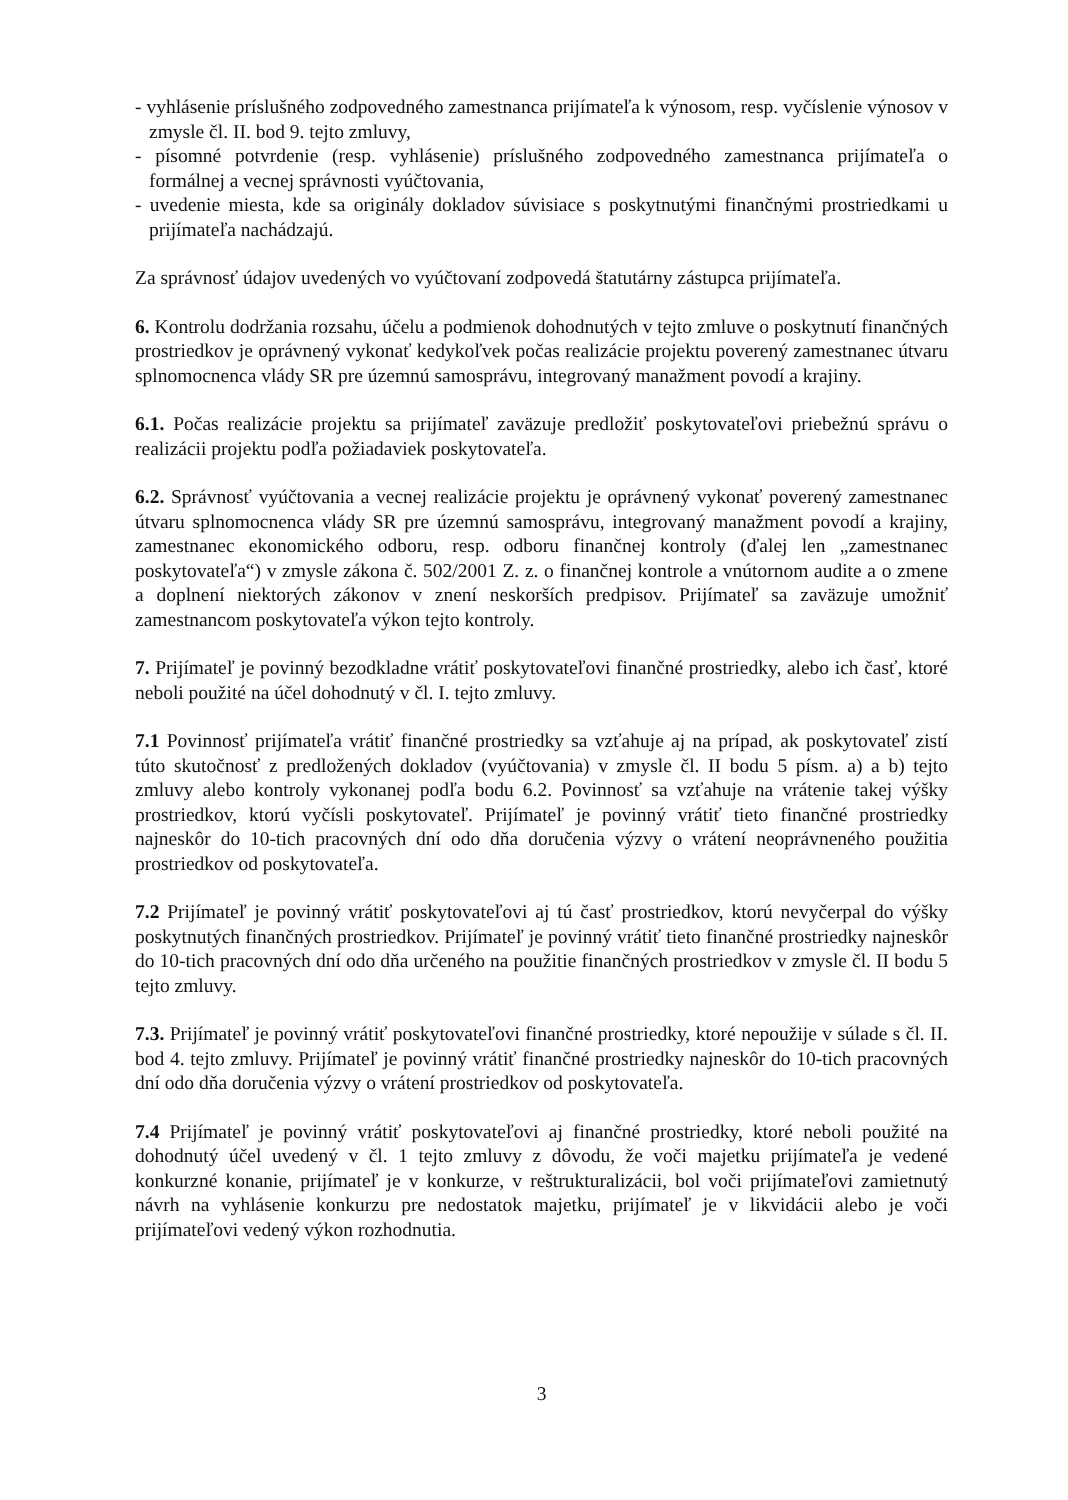- vyhlásenie príslušného zodpovedného zamestnanca prijímateľa k výnosom, resp. vyčíslenie výnosov v zmysle čl. II. bod 9. tejto zmluvy,
- písomné potvrdenie (resp. vyhlásenie) príslušného zodpovedného zamestnanca prijímateľa o formálnej a vecnej správnosti vyúčtovania,
- uvedenie miesta, kde sa originály dokladov súvisiace s poskytnutými finančnými prostriedkami u prijímateľa nachádzajú.
Za správnosť údajov uvedených vo vyúčtovaní zodpovedá štatutárny zástupca prijímateľa.
6. Kontrolu dodržania rozsahu, účelu a podmienok dohodnutých v tejto zmluve o poskytnutí finančných prostriedkov je oprávnený vykonať kedykoľvek počas realizácie projektu poverený zamestnanec útvaru splnomocnenca vlády SR pre územnú samosprávu, integrovaný manažment povodí a krajiny.
6.1. Počas realizácie projektu sa prijímateľ zaväzuje predložiť poskytovateľovi priebežnú správu o realizácii projektu podľa požiadaviek poskytovateľa.
6.2. Správnosť vyúčtovania a vecnej realizácie projektu je oprávnený vykonať poverený zamestnanec útvaru splnomocnenca vlády SR pre územnú samosprávu, integrovaný manažment povodí a krajiny, zamestnanec ekonomického odboru, resp. odboru finančnej kontroly (ďalej len „zamestnanec poskytovateľa“) v zmysle zákona č. 502/2001 Z. z. o finančnej kontrole a vnútornom audite a o zmene a doplnení niektorých zákonov v znení neskorších predpisov. Prijímateľ sa zaväzuje umožniť zamestnancom poskytovateľa výkon tejto kontroly.
7. Prijímateľ je povinný bezodkladne vrátiť poskytovateľovi finančné prostriedky, alebo ich časť, ktoré neboli použité na účel dohodnutý v čl. I. tejto zmluvy.
7.1 Povinnosť prijímateľa vrátiť finančné prostriedky sa vzťahuje aj na prípad, ak poskytovateľ zistí túto skutočnosť z predložených dokladov (vyúčtovania) v zmysle čl. II bodu 5 písm. a) a b) tejto zmluvy alebo kontroly vykonanej podľa bodu 6.2. Povinnosť sa vzťahuje na vrátenie takej výšky prostriedkov, ktorú vyčísli poskytovateľ. Prijímateľ je povinný vrátiť tieto finančné prostriedky najneskôr do 10-tich pracovných dní odo dňa doručenia výzvy o vrátení neoprávneného použitia prostriedkov od poskytovateľa.
7.2 Prijímateľ je povinný vrátiť poskytovateľovi aj tú časť prostriedkov, ktorú nevyčerpal do výšky poskytnutých finančných prostriedkov. Prijímateľ je povinný vrátiť tieto finančné prostriedky najneskôr do 10-tich pracovných dní odo dňa určeného na použitie finančných prostriedkov v zmysle čl. II bodu 5 tejto zmluvy.
7.3. Prijímateľ je povinný vrátiť poskytovateľovi finančné prostriedky, ktoré nepoužije v súlade s čl. II. bod 4. tejto zmluvy. Prijímateľ je povinný vrátiť finančné prostriedky najneskôr do 10-tich pracovných dní odo dňa doručenia výzvy o vrátení prostriedkov od poskytovateľa.
7.4 Prijímateľ je povinný vrátiť poskytovateľovi aj finančné prostriedky, ktoré neboli použité na dohodnutý účel uvedený v čl. 1 tejto zmluvy z dôvodu, že voči majetku prijímateľa je vedené konkurzné konanie, prijímateľ je v konkurze, v reštrukturalizácii, bol voči prijímateľovi zamietnutý návrh na vyhlásenie konkurzu pre nedostatok majetku, prijímateľ je v likvidácii alebo je voči prijímateľovi vedený výkon rozhodnutia.
3